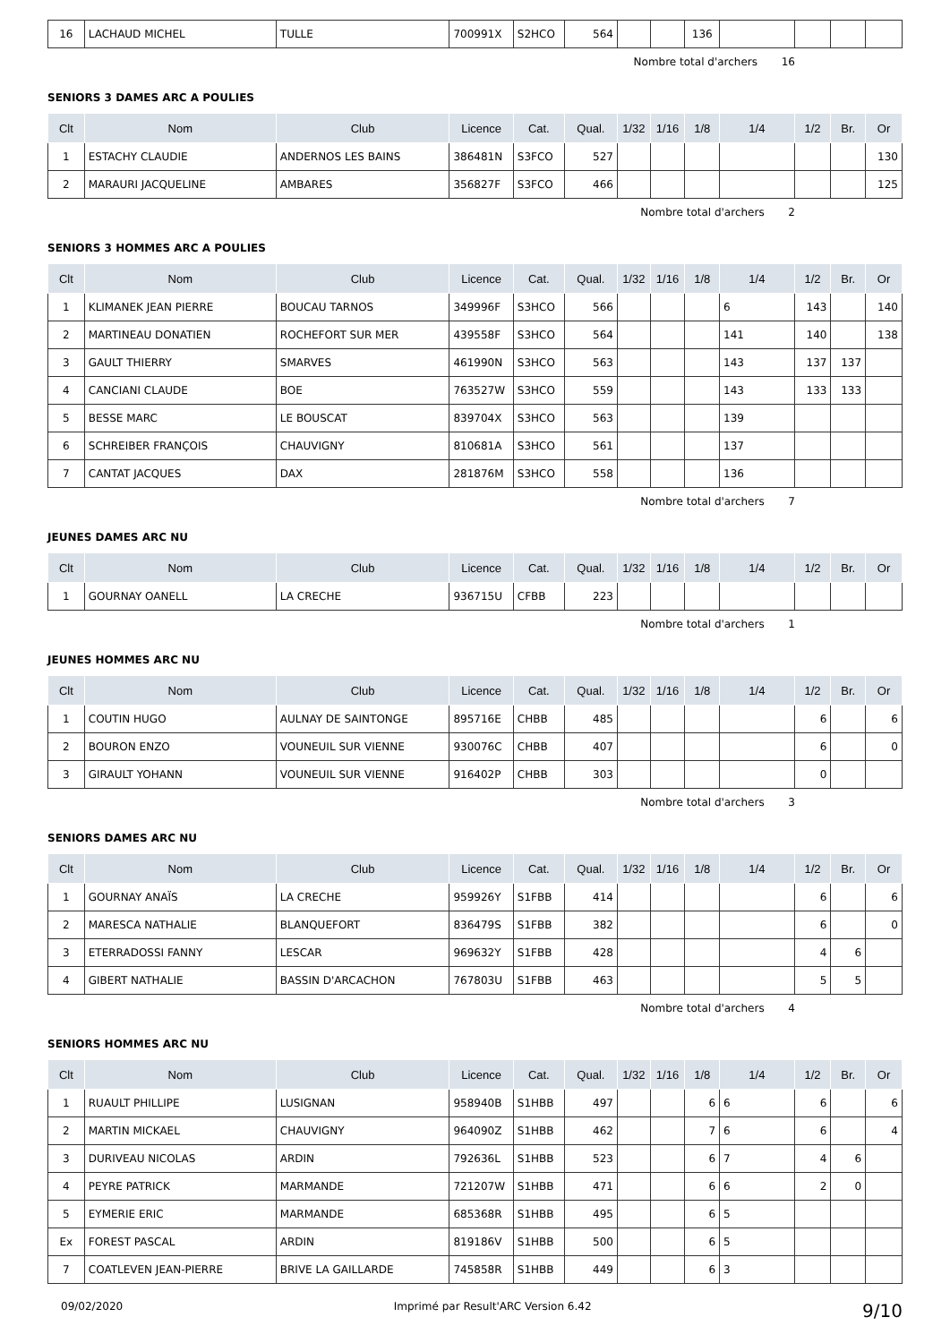| 16 | LACHAUD MICHEL | TULLE | 700991X | S2HCO | 564 | | | 136 | | | | |
Nombre total d'archers 16
SENIORS 3 DAMES ARC A POULIES
| Clt | Nom | Club | Licence | Cat. | Qual. | 1/32 | 1/16 | 1/8 | 1/4 | 1/2 | Br. | Or |
| --- | --- | --- | --- | --- | --- | --- | --- | --- | --- | --- | --- | --- |
| 1 | ESTACHY CLAUDIE | ANDERNOS LES BAINS | 386481N | S3FCO | 527 | | | | | | | 130 |
| 2 | MARAURI JACQUELINE | AMBARES | 356827F | S3FCO | 466 | | | | | | | 125 |
Nombre total d'archers 2
SENIORS 3 HOMMES ARC A POULIES
| Clt | Nom | Club | Licence | Cat. | Qual. | 1/32 | 1/16 | 1/8 | 1/4 | 1/2 | Br. | Or |
| --- | --- | --- | --- | --- | --- | --- | --- | --- | --- | --- | --- | --- |
| 1 | KLIMANEK JEAN PIERRE | BOUCAU TARNOS | 349996F | S3HCO | 566 | | | | 6 | 143 | | 140 |
| 2 | MARTINEAU DONATIEN | ROCHEFORT SUR MER | 439558F | S3HCO | 564 | | | | 141 | 140 | | 138 |
| 3 | GAULT THIERRY | SMARVES | 461990N | S3HCO | 563 | | | | 143 | 137 | 137 | |
| 4 | CANCIANI CLAUDE | BOE | 763527W | S3HCO | 559 | | | | 143 | 133 | 133 | |
| 5 | BESSE MARC | LE BOUSCAT | 839704X | S3HCO | 563 | | | | 139 | | | |
| 6 | SCHREIBER FRANÇOIS | CHAUVIGNY | 810681A | S3HCO | 561 | | | | 137 | | | |
| 7 | CANTAT JACQUES | DAX | 281876M | S3HCO | 558 | | | | 136 | | | |
Nombre total d'archers 7
JEUNES DAMES ARC NU
| Clt | Nom | Club | Licence | Cat. | Qual. | 1/32 | 1/16 | 1/8 | 1/4 | 1/2 | Br. | Or |
| --- | --- | --- | --- | --- | --- | --- | --- | --- | --- | --- | --- | --- |
| 1 | GOURNAY OANELL | LA CRECHE | 936715U | CFBB | 223 | | | | | | | |
Nombre total d'archers 1
JEUNES HOMMES ARC NU
| Clt | Nom | Club | Licence | Cat. | Qual. | 1/32 | 1/16 | 1/8 | 1/4 | 1/2 | Br. | Or |
| --- | --- | --- | --- | --- | --- | --- | --- | --- | --- | --- | --- | --- |
| 1 | COUTIN HUGO | AULNAY DE SAINTONGE | 895716E | CHBB | 485 | | | | | 6 | | 6 |
| 2 | BOURON ENZO | VOUNEUIL SUR VIENNE | 930076C | CHBB | 407 | | | | | 6 | | 0 |
| 3 | GIRAULT YOHANN | VOUNEUIL SUR VIENNE | 916402P | CHBB | 303 | | | | | 0 | | |
Nombre total d'archers 3
SENIORS DAMES ARC NU
| Clt | Nom | Club | Licence | Cat. | Qual. | 1/32 | 1/16 | 1/8 | 1/4 | 1/2 | Br. | Or |
| --- | --- | --- | --- | --- | --- | --- | --- | --- | --- | --- | --- | --- |
| 1 | GOURNAY ANAÏS | LA CRECHE | 959926Y | S1FBB | 414 | | | | | 6 | | 6 |
| 2 | MARESCA NATHALIE | BLANQUEFORT | 836479S | S1FBB | 382 | | | | | 6 | | 0 |
| 3 | ETERRADOSSI FANNY | LESCAR | 969632Y | S1FBB | 428 | | | | | 4 | 6 | |
| 4 | GIBERT NATHALIE | BASSIN D'ARCACHON | 767803U | S1FBB | 463 | | | | | 5 | 5 | |
Nombre total d'archers 4
SENIORS HOMMES ARC NU
| Clt | Nom | Club | Licence | Cat. | Qual. | 1/32 | 1/16 | 1/8 | 1/4 | 1/2 | Br. | Or |
| --- | --- | --- | --- | --- | --- | --- | --- | --- | --- | --- | --- | --- |
| 1 | RUAULT PHILLIPE | LUSIGNAN | 958940B | S1HBB | 497 | | | 6 | 6 | 6 | | 6 |
| 2 | MARTIN MICKAEL | CHAUVIGNY | 964090Z | S1HBB | 462 | | | 7 | 6 | 6 | | 4 |
| 3 | DURIVEAU NICOLAS | ARDIN | 792636L | S1HBB | 523 | | | 6 | 7 | 4 | 6 | |
| 4 | PEYRE PATRICK | MARMANDE | 721207W | S1HBB | 471 | | | 6 | 6 | 2 | 0 | |
| 5 | EYMERIE ERIC | MARMANDE | 685368R | S1HBB | 495 | | | 6 | 5 | | | |
| Ex | FOREST PASCAL | ARDIN | 819186V | S1HBB | 500 | | | 6 | 5 | | | |
| 7 | COATLEVEN JEAN-PIERRE | BRIVE LA GAILLARDE | 745858R | S1HBB | 449 | | | 6 | 3 | | | |
09/02/2020 Imprimé par Result'ARC Version 6.42 9/10